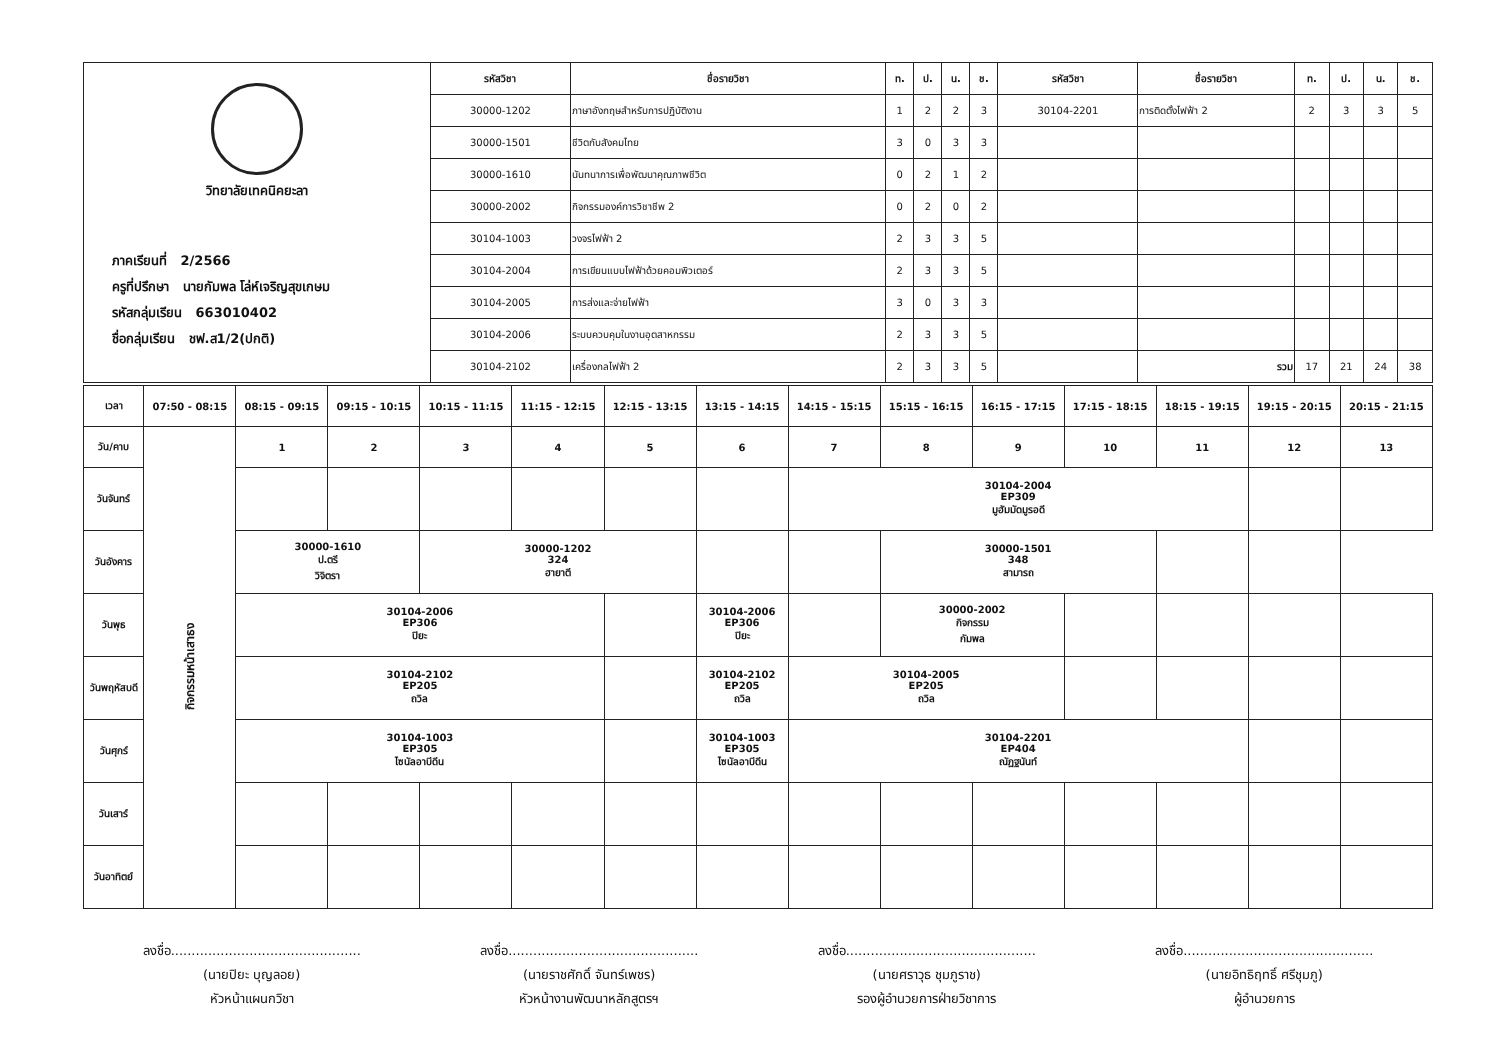| วิทยาลัยเทคนิคยะลา ภาคเรียนที่ 2/2566 ครูที่ปรึกษา นายกัมพล โล่ห์เจริญสุขเกษม รหัสกลุ่มเรียน 663010402 ชื่อกลุ่มเรียน ชฟ.ส1/2(ปกติ) | รหัสวิชา | ชื่อรายวิชา | ท. | ป. | น. | ช. | รหัสวิชา | ชื่อรายวิชา | ท. | ป. | น. | ช. |
| | 30000-1202 | ภาษาอังกฤษสำหรับการปฏิบัติงาน | 1 | 2 | 2 | 3 | 30104-2201 | การติดตั้งไฟฟ้า 2 | 2 | 3 | 3 | 5 |
| | 30000-1501 | ชีวิตกับสังคมไทย | 3 | 0 | 3 | 3 | | | | | | |
| | 30000-1610 | นันทนาการเพื่อพัฒนาคุณภาพชีวิต | 0 | 2 | 1 | 2 | | | | | | |
| | 30000-2002 | กิจกรรมองค์การวิชาชีพ 2 | 0 | 2 | 0 | 2 | | | | | | |
| | 30104-1003 | วงจรไฟฟ้า 2 | 2 | 3 | 3 | 5 | | | | | | |
| | 30104-2004 | การเขียนแบบไฟฟ้าด้วยคอมพิวเตอร์ | 2 | 3 | 3 | 5 | | | | | | |
| | 30104-2005 | การส่งและจ่ายไฟฟ้า | 3 | 0 | 3 | 3 | | | | | | |
| | 30104-2006 | ระบบควบคุมในงานอุตสาหกรรม | 2 | 3 | 3 | 5 | | | | | | |
| | 30104-2102 | เครื่องกลไฟฟ้า 2 | 2 | 3 | 3 | 5 | | รวม | 17 | 21 | 24 | 38 |
| เวลา | 07:50 - 08:15 | 08:15 - 09:15 | 09:15 - 10:15 | 10:15 - 11:15 | 11:15 - 12:15 | 12:15 - 13:15 | 13:15 - 14:15 | 14:15 - 15:15 | 15:15 - 16:15 | 16:15 - 17:15 | 17:15 - 18:15 | 18:15 - 19:15 | 19:15 - 20:15 | 20:15 - 21:15 |
| วัน/คาบ | กิจกรรมหน้าเสาธง | 1 | 2 | 3 | 4 | 5 | 6 | 7 | 8 | 9 | 10 | 11 | 12 | 13 |
| วันจันทร์ | | | | | | | | 30104-2004 EP309 มูฮัมมัดมูรอดี | | | | | | |
| วันอังคาร | | 30000-1610 ป.ตรี วิจิตรา | | 30000-1202 324 ฮายาตี | | | | | 30000-1501 348 สามารถ | | | | | |
| วันพุธ | | 30104-2006 EP306 ปิยะ | | | | | 30104-2006 EP306 ปิยะ | | 30000-2002 กิจกรรม กัมพล | | | | | |
| วันพฤหัสบดี | | 30104-2102 EP205 ถวิล | | | | | 30104-2102 EP205 ถวิล | 30104-2005 EP205 ถวิล | | | | | | |
| วันศุกร์ | | 30104-1003 EP305 ไซนัลอาบีดีน | | | | | 30104-1003 EP305 ไซนัลอาบีดีน | 30104-2201 EP404 ณัฏฐนันท์ | | | | | | |
| วันเสาร์ | | | | | | | | | | | | | | |
| วันอาทิตย์ | | | | | | | | | | | | | | |
ลงชื่อ..............................................
(นายปิยะ บุญลอย)
หัวหน้าแผนกวิชา
ลงชื่อ..............................................
(นายราชศักดิ์ จันทร์เพชร)
หัวหน้างานพัฒนาหลักสูตรฯ
ลงชื่อ..............................................
(นายศราวุธ ชุมภูราช)
รองผู้อำนวยการฝ่ายวิชาการ
ลงชื่อ..............................................
(นายอิทธิฤทธิ์ ศรีชุมภู)
ผู้อำนวยการ